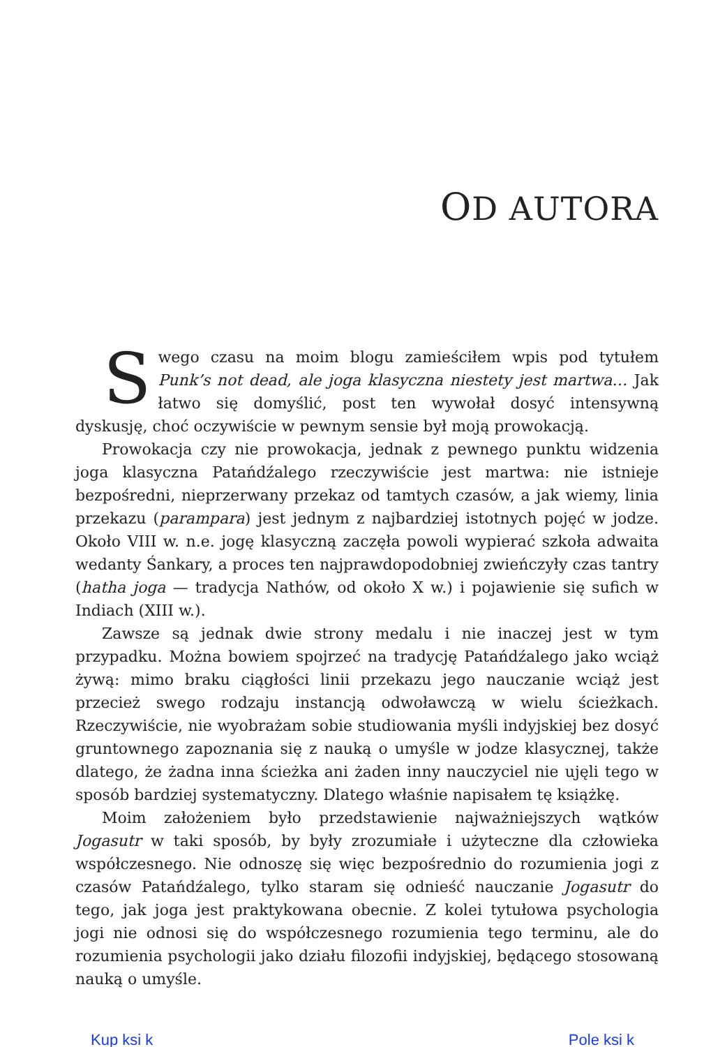OD AUTORA
Swego czasu na moim blogu zamieściłem wpis pod tytułem Punk’s not dead, ale joga klasyczna niestety jest martwa… Jak łatwo się domyślić, post ten wywołał dosyć intensywną dyskusję, choć oczywiście w pewnym sensie był moją prowokacją.
Prowokacja czy nie prowokacja, jednak z pewnego punktu widzenia joga klasyczna Patańdźalego rzeczywiście jest martwa: nie istnieje bezpośredni, nieprzerwany przekaz od tamtych czasów, a jak wiemy, linia przekazu (parampara) jest jednym z najbardziej istotnych pojęć w jodze. Około VIII w. n.e. jogę klasyczną zaczęła powoli wypierać szkoła adwaita wedanty Śankary, a proces ten najprawdopodobniej zwieńczyły czas tantry (hatha joga — tradycja Nathów, od około X w.) i pojawienie się sufich w Indiach (XIII w.).
Zawsze są jednak dwie strony medalu i nie inaczej jest w tym przypadku. Można bowiem spojrzeć na tradycję Patańdźalego jako wciąż żywą: mimo braku ciągłości linii przekazu jego nauczanie wciąż jest przecież swego rodzaju instancją odwoławczą w wielu ścieżkach. Rzeczywiście, nie wyobrażam sobie studiowania myśli indyjskiej bez dosyć gruntownego zapoznania się z nauką o umyśle w jodze klasycznej, także dlatego, że żadna inna ścieżka ani żaden inny nauczyciel nie ujęli tego w sposób bardziej systematyczny. Dlatego właśnie napisałem tę książkę.
Moim założeniem było przedstawienie najważniejszych wątków Jogasutr w taki sposób, by były zrozumiałe i użyteczne dla człowieka współczesnego. Nie odnoszę się więc bezpośrednio do rozumienia jogi z czasów Patańdźalego, tylko staram się odnieść nauczanie Jogasutr do tego, jak joga jest praktykowana obecnie. Z kolei tytułowa psychologia jogi nie odnosi się do współczesnego rozumienia tego terminu, ale do rozumienia psychologii jako działu filozofii indyjskiej, będącego stosowaną nauką o umyśle.
Kup ksi k Pole ksi k